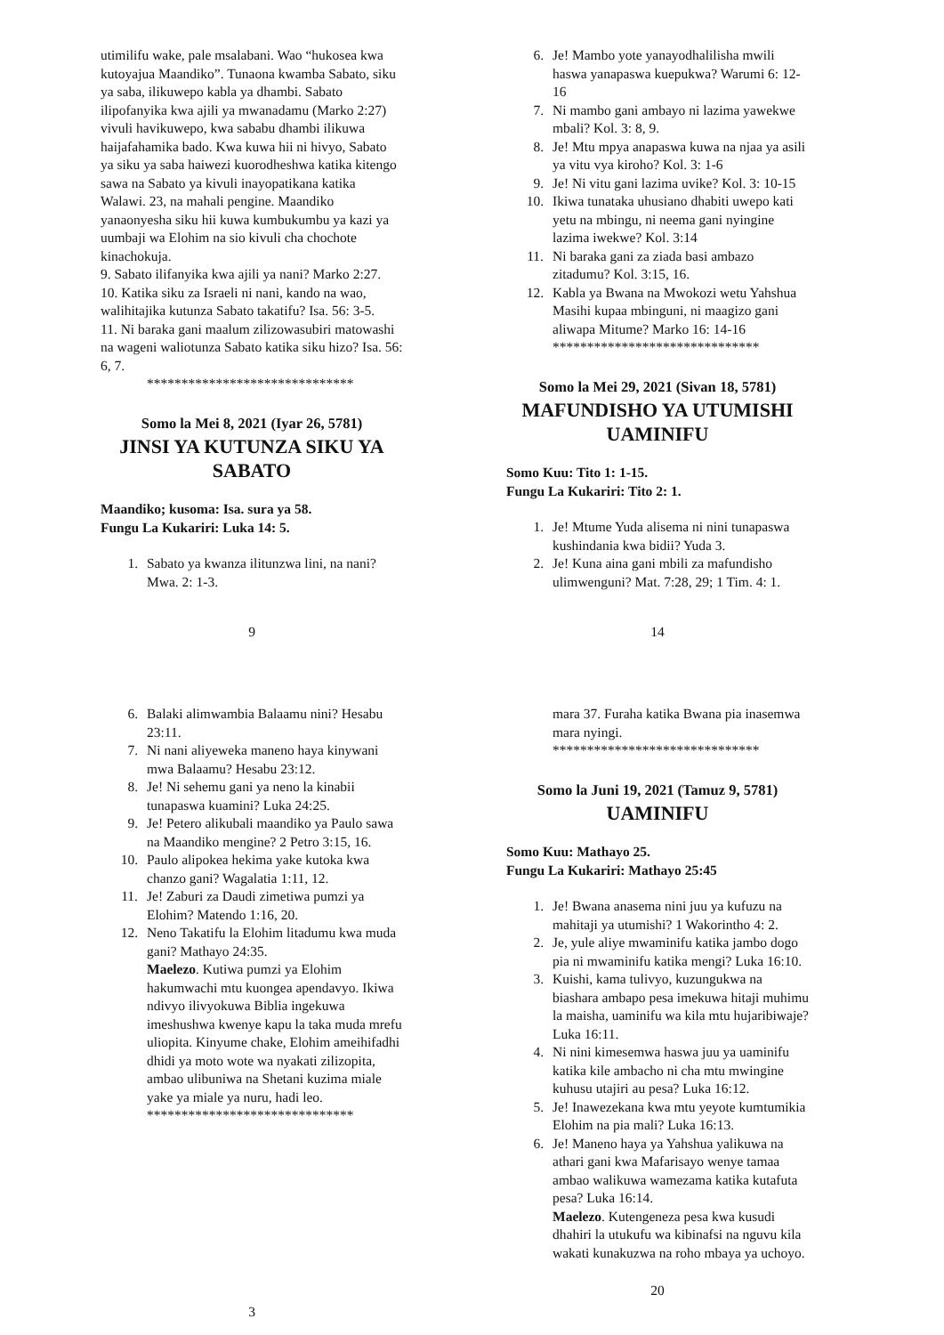utimilifu wake, pale msalabani. Wao “hukosea kwa kutoyajua Maandiko”. Tunaona kwamba Sabato, siku ya saba, ilikuwepo kabla ya dhambi. Sabato ilipofanyika kwa ajili ya mwanadamu (Marko 2:27) vivuli havikuwepo, kwa sababu dhambi ilikuwa haijafahamika bado. Kwa kuwa hii ni hivyo, Sabato ya siku ya saba haiwezi kuorodheshwa katika kitengo sawa na Sabato ya kivuli inayopatikana katika Walawi. 23, na mahali pengine. Maandiko yanaonyesha siku hii kuwa kumbukumbu ya kazi ya uumbaji wa Elohim na sio kivuli cha chochote kinachokuja.
9. Sabato ilifanyika kwa ajili ya nani? Marko 2:27.
10. Katika siku za Israeli ni nani, kando na wao, walihitajika kutunza Sabato takatifu? Isa. 56: 3-5.
11. Ni baraka gani maalum zilizowasubiri matowashi na wageni waliotunza Sabato katika siku hizo? Isa. 56: 6, 7.
******************************
Somo la Mei 8, 2021 (Iyar 26, 5781)
JINSI YA KUTUNZA SIKU YA SABATO
Maandiko; kusoma: Isa. sura ya 58.
Fungu La Kukariri: Luka 14: 5.
1. Sabato ya kwanza ilitunzwa lini, na nani? Mwa. 2: 1-3.
9
6. Je! Mambo yote yanayodhalilisha mwili haswa yanapaswa kuepukwa? Warumi 6: 12-16
7. Ni mambo gani ambayo ni lazima yawekwe mbali? Kol. 3: 8, 9.
8. Je! Mtu mpya anapaswa kuwa na njaa ya asili ya vitu vya kiroho? Kol. 3: 1-6
9. Je! Ni vitu gani lazima uvike? Kol. 3: 10-15
10. Ikiwa tunataka uhusiano dhabiti uwepo kati yetu na mbingu, ni neema gani nyingine lazima iwekwe? Kol. 3:14
11. Ni baraka gani za ziada basi ambazo zitadumu? Kol. 3:15, 16.
12. Kabla ya Bwana na Mwokozi wetu Yahshua Masihi kupaa mbinguni, ni maagizo gani aliwapa Mitume? Marko 16: 14-16
******************************
Somo la Mei 29, 2021 (Sivan 18, 5781)
MAFUNDISHO YA UTUMISHI UAMINIFU
Somo Kuu: Tito 1: 1-15.
Fungu La Kukariri: Tito 2: 1.
1. Je! Mtume Yuda alisema ni nini tunapaswa kushindania kwa bidii? Yuda 3.
2. Je! Kuna aina gani mbili za mafundisho ulimwenguni? Mat. 7:28, 29; 1 Tim. 4: 1.
14
6. Balaki alimwambia Balaamu nini? Hesabu 23:11.
7. Ni nani aliyeweka maneno haya kinywani mwa Balaamu? Hesabu 23:12.
8. Je! Ni sehemu gani ya neno la kinabii tunapaswa kuamini? Luka 24:25.
9. Je! Petero alikubali maandiko ya Paulo sawa na Maandiko mengine? 2 Petro 3:15, 16.
10. Paulo alipokea hekima yake kutoka kwa chanzo gani? Wagalatia 1:11, 12.
11. Je! Zaburi za Daudi zimetiwa pumzi ya Elohim? Matendo 1:16, 20.
12. Neno Takatifu la Elohim litadumu kwa muda gani? Mathayo 24:35.
Maelezo. Kutiwa pumzi ya Elohim hakumwachi mtu kuongea apendavyo. Ikiwa ndivyo ilivyokuwa Biblia ingekuwa imeshushwa kwenye kapu la taka muda mrefu uliopita. Kinyume chake, Elohim ameihifadhi dhidi ya moto wote wa nyakati zilizopita, ambao ulibuniwa na Shetani kuzima miale yake ya miale ya nuru, hadi leo.
******************************
3
mara 37. Furaha katika Bwana pia inasemwa mara nyingi.
******************************
Somo la Juni 19, 2021 (Tamuz 9, 5781)
UAMINIFU
Somo Kuu: Mathayo 25.
Fungu La Kukariri: Mathayo 25:45
1. Je! Bwana anasema nini juu ya kufuzu na mahitaji ya utumishi? 1 Wakorintho 4: 2.
2. Je, yule aliye mwaminifu katika jambo dogo pia ni mwaminifu katika mengi? Luka 16:10.
3. Kuishi, kama tulivyo, kuzungukwa na biashara ambapo pesa imekuwa hitaji muhimu la maisha, uaminifu wa kila mtu hujaribiwaje? Luka 16:11.
4. Ni nini kimesemwa haswa juu ya uaminifu katika kile ambacho ni cha mtu mwingine kuhusu utajiri au pesa? Luka 16:12.
5. Je! Inawezekana kwa mtu yeyote kumtumikia Elohim na pia mali? Luka 16:13.
6. Je! Maneno haya ya Yahshua yalikuwa na athari gani kwa Mafarisayo wenye tamaa ambao walikuwa wamezama katika kutafuta pesa? Luka 16:14.
Maelezo. Kutengeneza pesa kwa kusudi dhahiri la utukufu wa kibinafsi na nguvu kila wakati kunakuzwa na roho mbaya ya uchoyo.
20